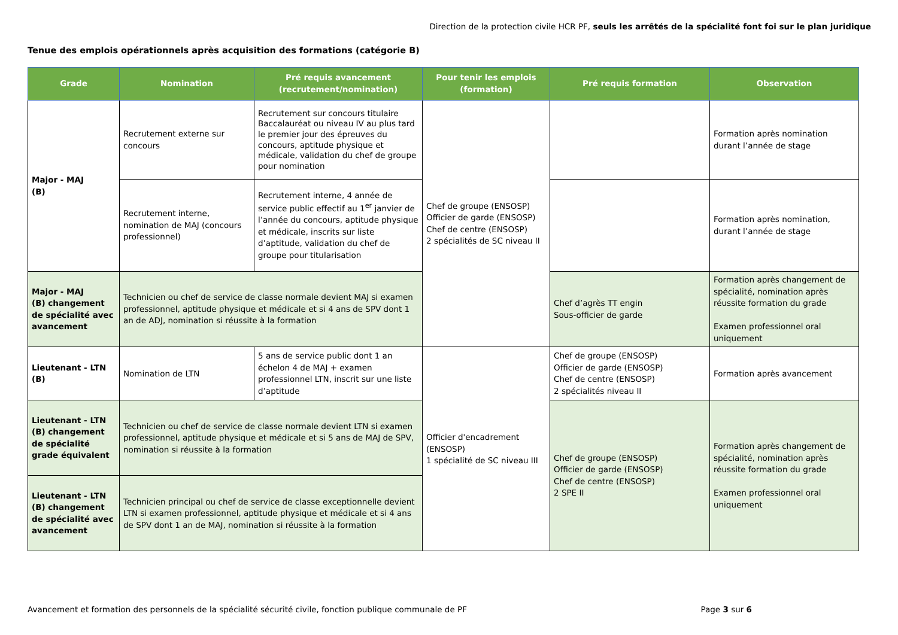Direction de la protection civile HCR PF, seuls les arrêtés de la spécialité font foi sur le plan juridique
Tenue des emplois opérationnels après acquisition des formations (catégorie B)
| Grade | Nomination | Pré requis avancement (recrutement/nomination) | Pour tenir les emplois (formation) | Pré requis formation | Observation |
| --- | --- | --- | --- | --- | --- |
| Major - MAJ (B) | Recrutement externe sur concours | Recrutement sur concours titulaire Baccalauréat ou niveau IV au plus tard le premier jour des épreuves du concours, aptitude physique et médicale, validation du chef de groupe pour nomination | Chef de groupe (ENSOSP) Officier de garde (ENSOSP) Chef de centre (ENSOSP) 2 spécialités de SC niveau II | | Formation après nomination durant l’année de stage |
| | Recrutement interne, nomination de MAJ (concours professionnel) | Recrutement interne, 4 année de service public effectif au 1<sup>er</sup> janvier de l’année du concours, aptitude physique et médicale, inscrits sur liste d’aptitude, validation du chef de groupe pour titularisation | | | Formation après nomination, durant l’année de stage |
| Major - MAJ (B) changement de spécialité avec avancement | Technicien ou chef de service de classe normale devient MAJ si examen professionnel, aptitude physique et médicale et si 4 ans de SPV dont 1 an de ADJ, nomination si réussite à la formation | | | Chef d’agrès TT engin Sous-officier de garde | Formation après changement de spécialité, nomination après réussite formation du grade Examen professionnel oral uniquement |
| Lieutenant - LTN (B) | Nomination de LTN | 5 ans de service public dont 1 an échelon 4 de MAJ + examen professionnel LTN, inscrit sur une liste d’aptitude | Officier d'encadrement (ENSOSP) 1 spécialité de SC niveau III | Chef de groupe (ENSOSP) Officier de garde (ENSOSP) Chef de centre (ENSOSP) 2 spécialités niveau II | Formation après avancement |
| Lieutenant - LTN (B) changement de spécialité grade équivalent | Technicien ou chef de service de classe normale devient LTN si examen professionnel, aptitude physique et médicale et si 5 ans de MAJ de SPV, nomination si réussite à la formation | | | Chef de groupe (ENSOSP) Officier de garde (ENSOSP) Chef de centre (ENSOSP) 2 SPE II | Formation après changement de spécialité, nomination après réussite formation du grade Examen professionnel oral uniquement |
| Lieutenant - LTN (B) changement de spécialité avec avancement | Technicien principal ou chef de service de classe exceptionnelle devient LTN si examen professionnel, aptitude physique et médicale et si 4 ans de SPV dont 1 an de MAJ, nomination si réussite à la formation | | | | |
Avancement et formation des personnels de la spécialité sécurité civile, fonction publique communale de PF Page 3 sur 6